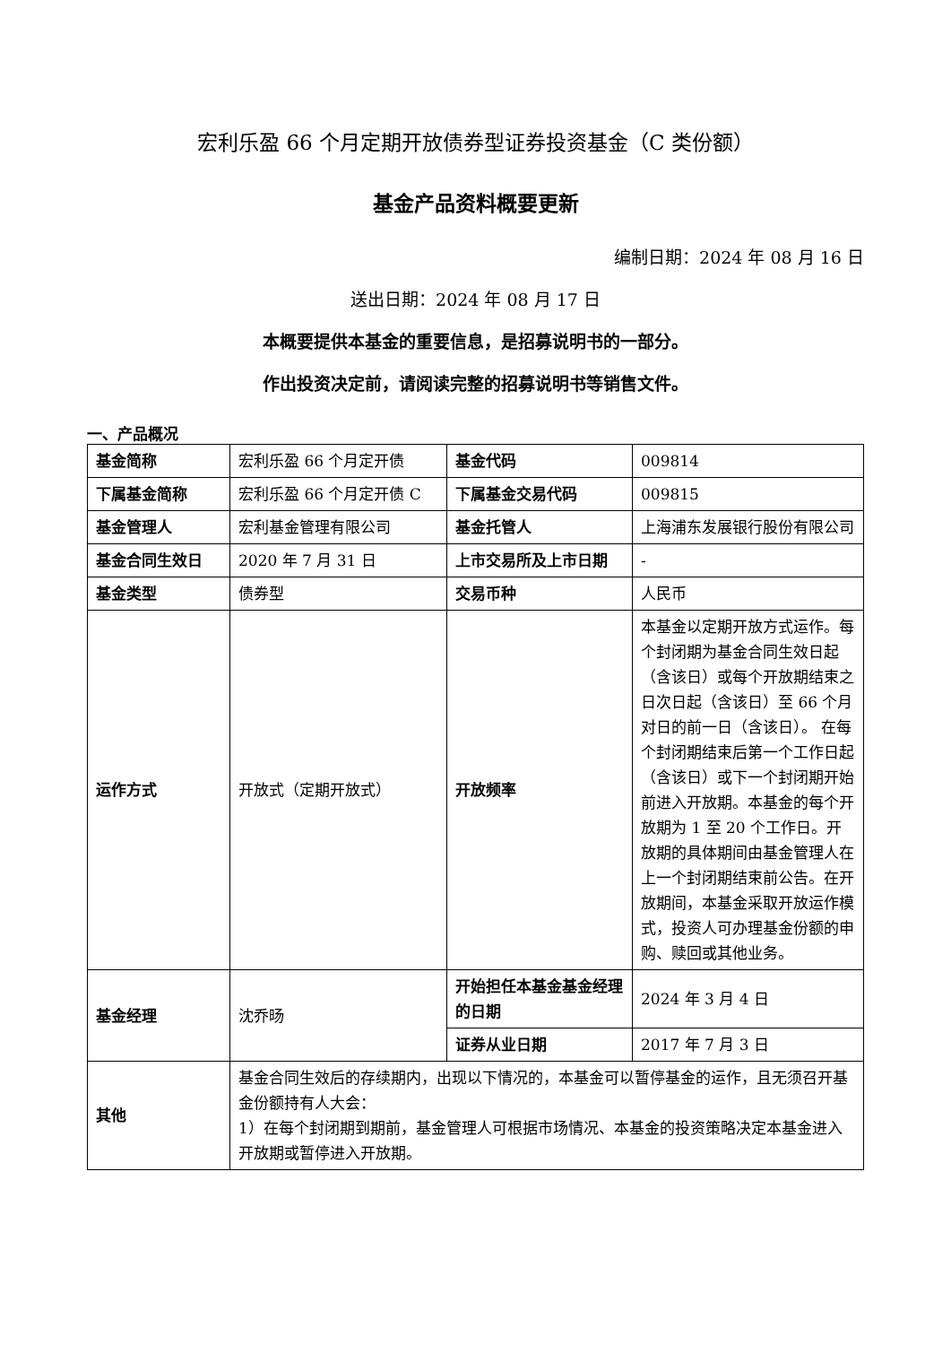宏利乐盈 66 个月定期开放债券型证券投资基金（C 类份额）
基金产品资料概要更新
编制日期：2024 年 08 月 16 日
送出日期：2024 年 08 月 17 日
本概要提供本基金的重要信息，是招募说明书的一部分。
作出投资决定前，请阅读完整的招募说明书等销售文件。
一、产品概况
| 基金简称 | 宏利乐盈 66 个月定开债 | 基金代码 | 009814 |
| 下属基金简称 | 宏利乐盈 66 个月定开债 C | 下属基金交易代码 | 009815 |
| 基金管理人 | 宏利基金管理有限公司 | 基金托管人 | 上海浦东发展银行股份有限公司 |
| 基金合同生效日 | 2020 年 7 月 31 日 | 上市交易所及上市日期 | - |
| 基金类型 | 债券型 | 交易币种 | 人民币 |
| 运作方式 | 开放式（定期开放式） | 开放频率 | 本基金以定期开放方式运作。每个封闭期为基金合同生效日起（含该日）或每个开放期结束之日次日起（含该日）至 66 个月对日的前一日（含该日）。 在每个封闭期结束后第一个工作日起（含该日）或下一个封闭期开始前进入开放期。本基金的每个开放期为 1 至 20 个工作日。开放期的具体期间由基金管理人在上一个封闭期结束前公告。在开放期间，本基金采取开放运作模式，投资人可办理基金份额的申购、赎回或其他业务。 |
| 基金经理 | 沈乔旸 | 开始担任本基金基金经理的日期 | 2024 年 3 月 4 日 |
| | | 证券从业日期 | 2017 年 7 月 3 日 |
| 其他 | 基金合同生效后的存续期内，出现以下情况的，本基金可以暂停基金的运作，且无须召开基金份额持有人大会： 1）在每个封闭期到期前，基金管理人可根据市场情况、本基金的投资策略决定本基金进入开放期或暂停进入开放期。 | | |